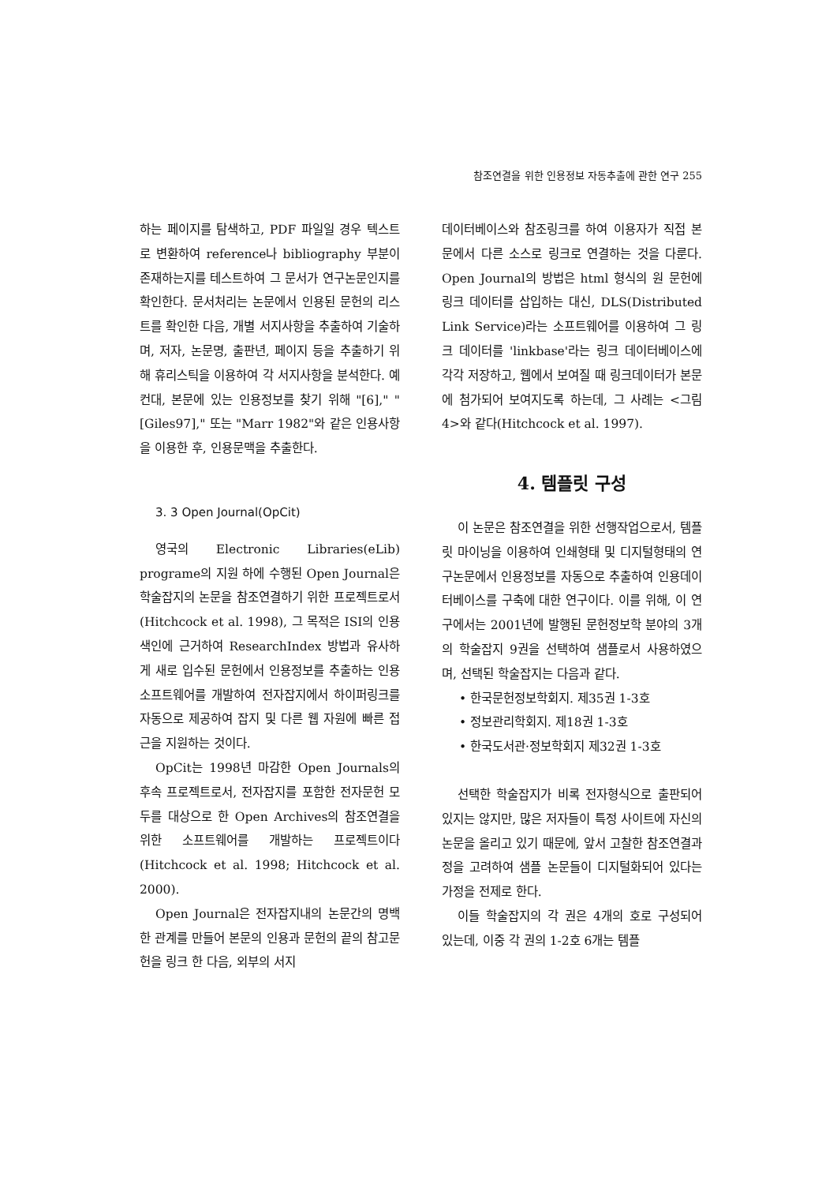참조연결을 위한 인용정보 자동추출에 관한 연구 255
하는 페이지를 탐색하고, PDF 파일일 경우 텍스트로 변환하여 reference나 bibliography 부분이 존재하는지를 테스트하여 그 문서가 연구논문인지를 확인한다. 문서처리는 논문에서 인용된 문헌의 리스트를 확인한 다음, 개별 서지사항을 추출하여 기술하며, 저자, 논문명, 출판년, 페이지 등을 추출하기 위해 휴리스틱을 이용하여 각 서지사항을 분석한다. 예컨대, 본문에 있는 인용정보를 찾기 위해 "[6]," "[Giles97]," 또는 "Marr 1982"와 같은 인용사항을 이용한 후, 인용문맥을 추출한다.
3. 3 Open Journal(OpCit)
영국의 Electronic Libraries(eLib) programe의 지원 하에 수행된 Open Journal은 학술잡지의 논문을 참조연결하기 위한 프로젝트로서(Hitchcock et al. 1998), 그 목적은 ISI의 인용색인에 근거하여 ResearchIndex 방법과 유사하게 새로 입수된 문헌에서 인용정보를 추출하는 인용 소프트웨어를 개발하여 전자잡지에서 하이퍼링크를 자동으로 제공하여 잡지 및 다른 웹 자원에 빠른 접근을 지원하는 것이다.
OpCit는 1998년 마감한 Open Journals의 후속 프로젝트로서, 전자잡지를 포함한 전자문헌 모두를 대상으로 한 Open Archives의 참조연결을 위한 소프트웨어를 개발하는 프로젝트이다(Hitchcock et al. 1998; Hitchcock et al. 2000).
Open Journal은 전자잡지내의 논문간의 명백한 관계를 만들어 본문의 인용과 문헌의 끝의 참고문헌을 링크 한 다음, 외부의 서지
데이터베이스와 참조링크를 하여 이용자가 직접 본문에서 다른 소스로 링크로 연결하는 것을 다룬다. Open Journal의 방법은 html 형식의 원 문헌에 링크 데이터를 삽입하는 대신, DLS(Distributed Link Service)라는 소프트웨어를 이용하여 그 링크 데이터를 'linkbase'라는 링크 데이터베이스에 각각 저장하고, 웹에서 보여질 때 링크데이터가 본문에 첨가되어 보여지도록 하는데, 그 사례는 <그림 4>와 같다(Hitchcock et al. 1997).
4. 템플릿 구성
이 논문은 참조연결을 위한 선행작업으로서, 템플릿 마이닝을 이용하여 인쇄형태 및 디지털형태의 연구논문에서 인용정보를 자동으로 추출하여 인용데이터베이스를 구축에 대한 연구이다. 이를 위해, 이 연구에서는 2001년에 발행된 문헌정보학 분야의 3개의 학술잡지 9권을 선택하여 샘플로서 사용하였으며, 선택된 학술잡지는 다음과 같다.
• 한국문헌정보학회지. 제35권 1-3호
• 정보관리학회지. 제18권 1-3호
• 한국도서관·정보학회지 제32권 1-3호
선택한 학술잡지가 비록 전자형식으로 출판되어 있지는 않지만, 많은 저자들이 특정 사이트에 자신의 논문을 올리고 있기 때문에, 앞서 고찰한 참조연결과정을 고려하여 샘플 논문들이 디지털화되어 있다는 가정을 전제로 한다.
이들 학술잡지의 각 권은 4개의 호로 구성되어 있는데, 이중 각 권의 1-2호 6개는 템플